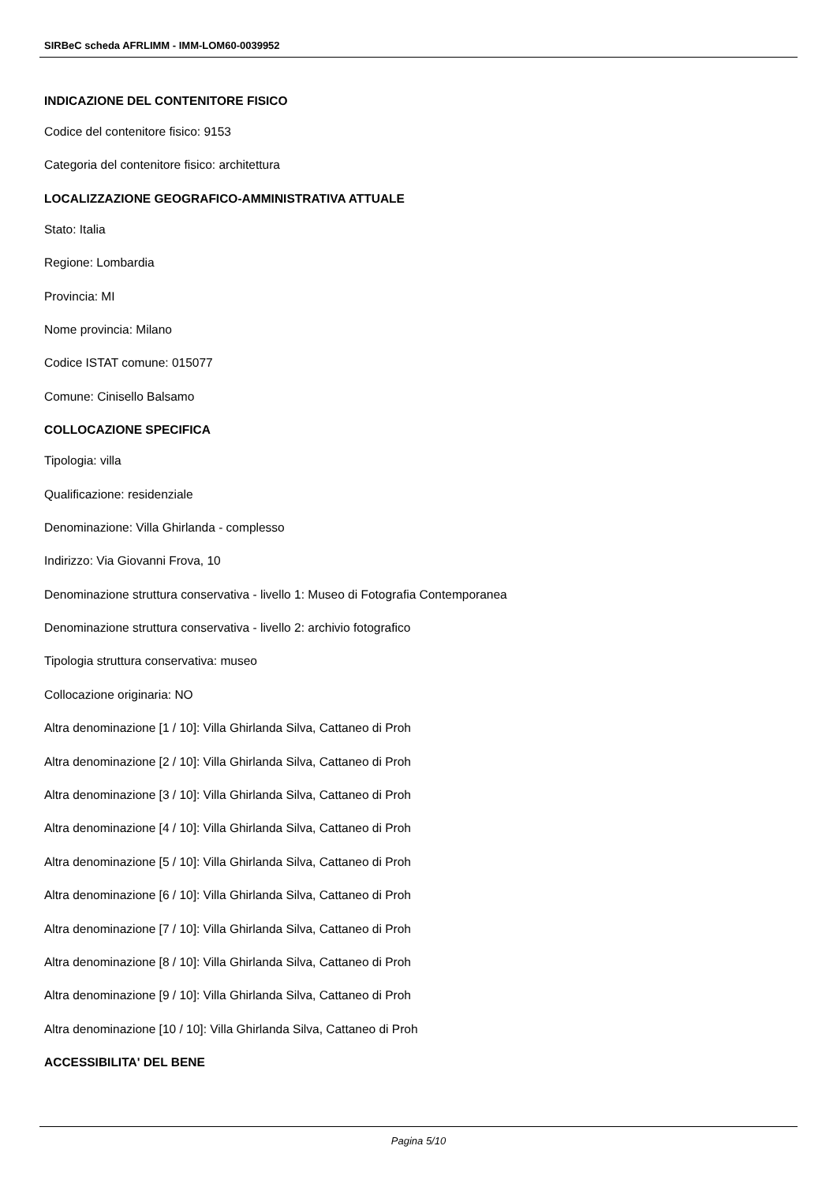SIRBeC scheda AFRLIMM - IMM-LOM60-0039952
INDICAZIONE DEL CONTENITORE FISICO
Codice del contenitore fisico: 9153
Categoria del contenitore fisico: architettura
LOCALIZZAZIONE GEOGRAFICO-AMMINISTRATIVA ATTUALE
Stato: Italia
Regione: Lombardia
Provincia: MI
Nome provincia: Milano
Codice ISTAT comune: 015077
Comune: Cinisello Balsamo
COLLOCAZIONE SPECIFICA
Tipologia: villa
Qualificazione: residenziale
Denominazione: Villa Ghirlanda - complesso
Indirizzo: Via Giovanni Frova, 10
Denominazione struttura conservativa - livello 1: Museo di Fotografia Contemporanea
Denominazione struttura conservativa - livello 2: archivio fotografico
Tipologia struttura conservativa: museo
Collocazione originaria: NO
Altra denominazione [1 / 10]: Villa Ghirlanda Silva, Cattaneo di Proh
Altra denominazione [2 / 10]: Villa Ghirlanda Silva, Cattaneo di Proh
Altra denominazione [3 / 10]: Villa Ghirlanda Silva, Cattaneo di Proh
Altra denominazione [4 / 10]: Villa Ghirlanda Silva, Cattaneo di Proh
Altra denominazione [5 / 10]: Villa Ghirlanda Silva, Cattaneo di Proh
Altra denominazione [6 / 10]: Villa Ghirlanda Silva, Cattaneo di Proh
Altra denominazione [7 / 10]: Villa Ghirlanda Silva, Cattaneo di Proh
Altra denominazione [8 / 10]: Villa Ghirlanda Silva, Cattaneo di Proh
Altra denominazione [9 / 10]: Villa Ghirlanda Silva, Cattaneo di Proh
Altra denominazione [10 / 10]: Villa Ghirlanda Silva, Cattaneo di Proh
ACCESSIBILITA' DEL BENE
Pagina 5/10